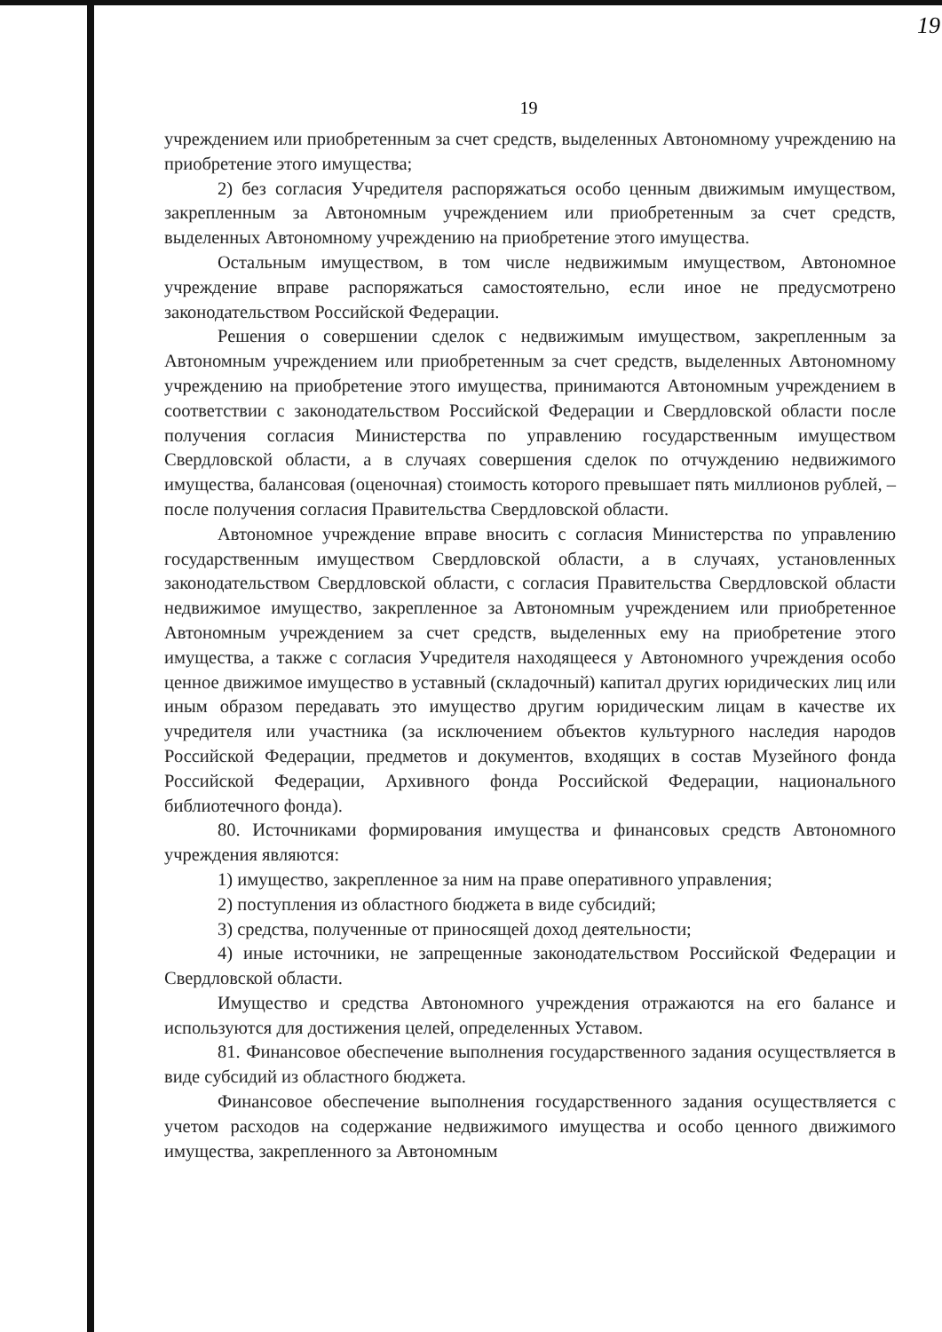19
19
учреждением или приобретенным за счет средств, выделенных Автономному учреждению на приобретение этого имущества;
2) без согласия Учредителя распоряжаться особо ценным движимым имуществом, закрепленным за Автономным учреждением или приобретенным за счет средств, выделенных Автономному учреждению на приобретение этого имущества.
Остальным имуществом, в том числе недвижимым имуществом, Автономное учреждение вправе распоряжаться самостоятельно, если иное не предусмотрено законодательством Российской Федерации.
Решения о совершении сделок с недвижимым имуществом, закрепленным за Автономным учреждением или приобретенным за счет средств, выделенных Автономному учреждению на приобретение этого имущества, принимаются Автономным учреждением в соответствии с законодательством Российской Федерации и Свердловской области после получения согласия Министерства по управлению государственным имуществом Свердловской области, а в случаях совершения сделок по отчуждению недвижимого имущества, балансовая (оценочная) стоимость которого превышает пять миллионов рублей, – после получения согласия Правительства Свердловской области.
Автономное учреждение вправе вносить с согласия Министерства по управлению государственным имуществом Свердловской области, а в случаях, установленных законодательством Свердловской области, с согласия Правительства Свердловской области недвижимое имущество, закрепленное за Автономным учреждением или приобретенное Автономным учреждением за счет средств, выделенных ему на приобретение этого имущества, а также с согласия Учредителя находящееся у Автономного учреждения особо ценное движимое имущество в уставный (складочный) капитал других юридических лиц или иным образом передавать это имущество другим юридическим лицам в качестве их учредителя или участника (за исключением объектов культурного наследия народов Российской Федерации, предметов и документов, входящих в состав Музейного фонда Российской Федерации, Архивного фонда Российской Федерации, национального библиотечного фонда).
80. Источниками формирования имущества и финансовых средств Автономного учреждения являются:
1) имущество, закрепленное за ним на праве оперативного управления;
2) поступления из областного бюджета в виде субсидий;
3) средства, полученные от приносящей доход деятельности;
4) иные источники, не запрещенные законодательством Российской Федерации и Свердловской области.
Имущество и средства Автономного учреждения отражаются на его балансе и используются для достижения целей, определенных Уставом.
81. Финансовое обеспечение выполнения государственного задания осуществляется в виде субсидий из областного бюджета.
Финансовое обеспечение выполнения государственного задания осуществляется с учетом расходов на содержание недвижимого имущества и особо ценного движимого имущества, закрепленного за Автономным